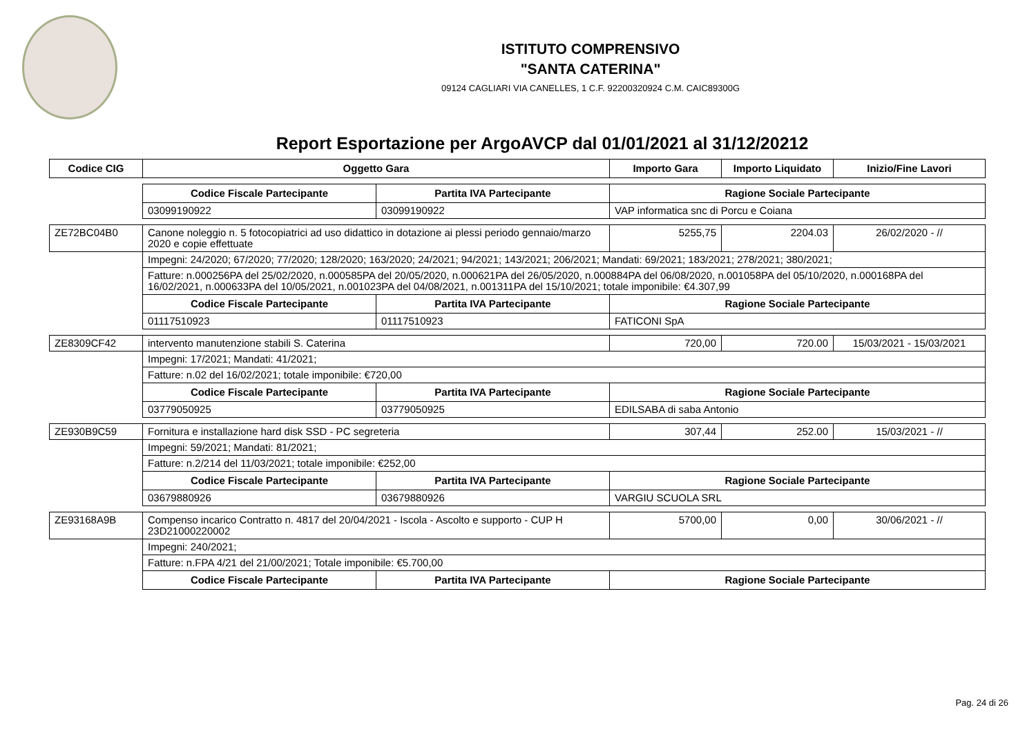ISTITUTO COMPRENSIVO
"SANTA CATERINA"
09124 CAGLIARI VIA CANELLES, 1 C.F. 92200320924 C.M. CAIC89300G
Report Esportazione per ArgoAVCP dal 01/01/2021 al 31/12/20212
| Codice CIG | Oggetto Gara | | Importo Gara | Importo Liquidato | Inizio/Fine Lavori |
| --- | --- | --- | --- | --- | --- |
| | Codice Fiscale Partecipante | Partita IVA Partecipante | Ragione Sociale Partecipante | | |
| | 03099190922 | 03099190922 | VAP informatica snc di Porcu e Coiana | | |
| ZE72BC04B0 | Canone noleggio n. 5 fotocopiatrici ad uso didattico in dotazione ai plessi periodo gennaio/marzo 2020 e copie effettuate | | 5255,75 | 2204.03 | 26/02/2020 - // |
| | Impegni: 24/2020; 67/2020; 77/2020; 128/2020; 163/2020; 24/2021; 94/2021; 143/2021; 206/2021; Mandati: 69/2021; 183/2021; 278/2021; 380/2021; | | | | |
| | Fatture: n.000256PA del 25/02/2020, n.000585PA del 20/05/2020, n.000621PA del 26/05/2020, n.000884PA del 06/08/2020, n.001058PA del 05/10/2020, n.000168PA del 16/02/2021, n.000633PA del 10/05/2021, n.001023PA del 04/08/2021, n.001311PA del 15/10/2021; totale imponibile: €4.307,99 | | | | |
| | Codice Fiscale Partecipante | Partita IVA Partecipante | Ragione Sociale Partecipante | | |
| | 01117510923 | 01117510923 | FATICONI SpA | | |
| ZE8309CF42 | intervento manutenzione stabili S. Caterina | | 720,00 | 720.00 | 15/03/2021 - 15/03/2021 |
| | Impegni: 17/2021; Mandati: 41/2021; | | | | |
| | Fatture: n.02 del 16/02/2021; totale imponibile: €720,00 | | | | |
| | Codice Fiscale Partecipante | Partita IVA Partecipante | Ragione Sociale Partecipante | | |
| | 03779050925 | 03779050925 | EDILSABA di saba Antonio | | |
| ZE930B9C59 | Fornitura e installazione hard disk SSD - PC segreteria | | 307,44 | 252.00 | 15/03/2021 - // |
| | Impegni: 59/2021; Mandati: 81/2021; | | | | |
| | Fatture: n.2/214 del 11/03/2021; totale imponibile: €252,00 | | | | |
| | Codice Fiscale Partecipante | Partita IVA Partecipante | Ragione Sociale Partecipante | | |
| | 03679880926 | 03679880926 | VARGIU SCUOLA SRL | | |
| ZE93168A9B | Compenso incarico Contratto n. 4817 del 20/04/2021 - Iscola - Ascolto e supporto - CUP H 23D21000220002 | | 5700,00 | 0,00 | 30/06/2021 - // |
| | Impegni: 240/2021; | | | | |
| | Fatture: n.FPA 4/21 del 21/00/2021; Totale imponibile: €5.700,00 | | | | |
| | Codice Fiscale Partecipante | Partita IVA Partecipante | Ragione Sociale Partecipante | | |
Pag. 24 di 26